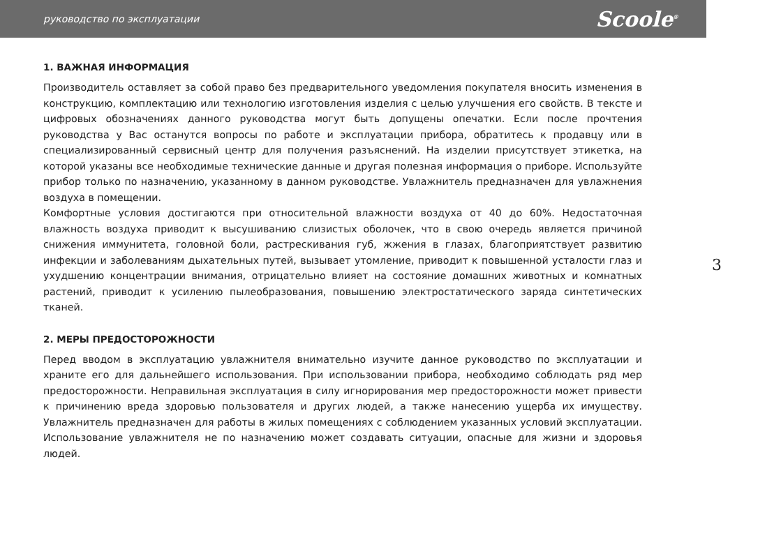руководство по эксплуатации Scoole<sup>®</sup>
1. ВАЖНАЯ ИНФОРМАЦИЯ
Производитель оставляет за собой право без предварительного уведомления покупателя вносить изменения в конструкцию, комплектацию или технологию изготовления изделия с целью улучшения его свойств. В тексте и цифровых обозначениях данного руководства могут быть допущены опечатки. Если после прочтения руководства у Вас останутся вопросы по работе и эксплуатации прибора, обратитесь к продавцу или в специализированный сервисный центр для получения разъяснений. На изделии присутствует этикетка, на которой указаны все необходимые технические данные и другая полезная информация о приборе. Используйте прибор только по назначению, указанному в данном руководстве. Увлажнитель предназначен для увлажнения воздуха в помещении.
Комфортные условия достигаются при относительной влажности воздуха от 40 до 60%. Недостаточная влажность воздуха приводит к высушиванию слизистых оболочек, что в свою очередь является причиной снижения иммунитета, головной боли, растрескивания губ, жжения в глазах, благоприятствует развитию инфекции и заболеваниям дыхательных путей, вызывает утомление, приводит к повышенной усталости глаз и ухудшению концентрации внимания, отрицательно влияет на состояние домашних животных и комнатных растений, приводит к усилению пылеобразования, повышению электростатического заряда синтетических тканей.
2. МЕРЫ ПРЕДОСТОРОЖНОСТИ
Перед вводом в эксплуатацию увлажнителя внимательно изучите данное руководство по эксплуатации и храните его для дальнейшего использования. При использовании прибора, необходимо соблюдать ряд мер предосторожности. Неправильная эксплуатация в силу игнорирования мер предосторожности может привести к причинению вреда здоровью пользователя и других людей, а также нанесению ущерба их имуществу. Увлажнитель предназначен для работы в жилых помещениях с соблюдением указанных условий эксплуатации. Использование увлажнителя не по назначению может создавать ситуации, опасные для жизни и здоровья людей.
3